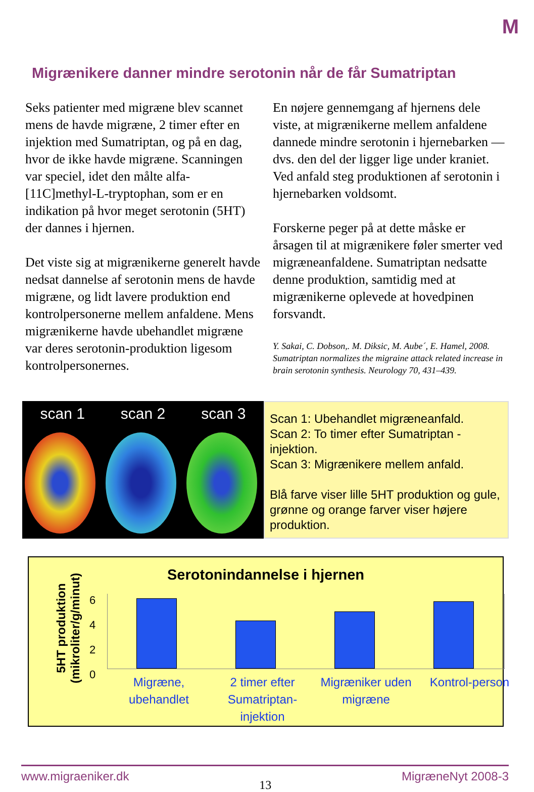M
Migrænikere danner mindre serotonin når de får Sumatriptan
Seks patienter med migræne blev scannet mens de havde migræne, 2 timer efter en injektion med Sumatriptan, og på en dag, hvor de ikke havde migræne. Scanningen var speciel, idet den målte alfa-[11C]methyl-L-tryptophan, som er en indikation på hvor meget serotonin (5HT) der dannes i hjernen.
Det viste sig at migrænikerne generelt havde nedsat dannelse af serotonin mens de havde migræne, og lidt lavere produktion end kontrolpersonerne mellem anfaldene. Mens migrænikerne havde ubehandlet migræne var deres serotonin-produktion ligesom kontrolpersonernes.
En nøjere gennemgang af hjernens dele viste, at migrænikerne mellem anfaldene dannede mindre serotonin i hjernebarken — dvs. den del der ligger lige under kraniet. Ved anfald steg produktionen af serotonin i hjernebarken voldsomt.
Forskerne peger på at dette måske er årsagen til at migrænikere føler smerter ved migræneanfaldene. Sumatriptan nedsatte denne produktion, samtidig med at migrænikerne oplevede at hovedpinen forsvandt.
Y. Sakai, C. Dobson,. M. Diksic, M. Aube´, E. Hamel, 2008. Sumatriptan normalizes the migraine attack related increase in brain serotonin synthesis. Neurology 70, 431–439.
scan 1 scan 2 scan 3
Scan 1: Ubehandlet migræneanfald.
Scan 2: To timer efter Sumatriptan -injektion.
Scan 3: Migrænikere mellem anfald.
Blå farve viser lille 5HT produktion og gule, grønne og orange farver viser højere produktion.
Serotonindannelse i hjernen
5HT produktion (mikroliter/g/minut)
6
4
2
0
Migræne,
ubehandlet
2 timer efter Sumatriptan-injektion
Migræniker uden migræne Kontrol-person
www.migraeniker.dk 13 MigræneNyt 2008-3